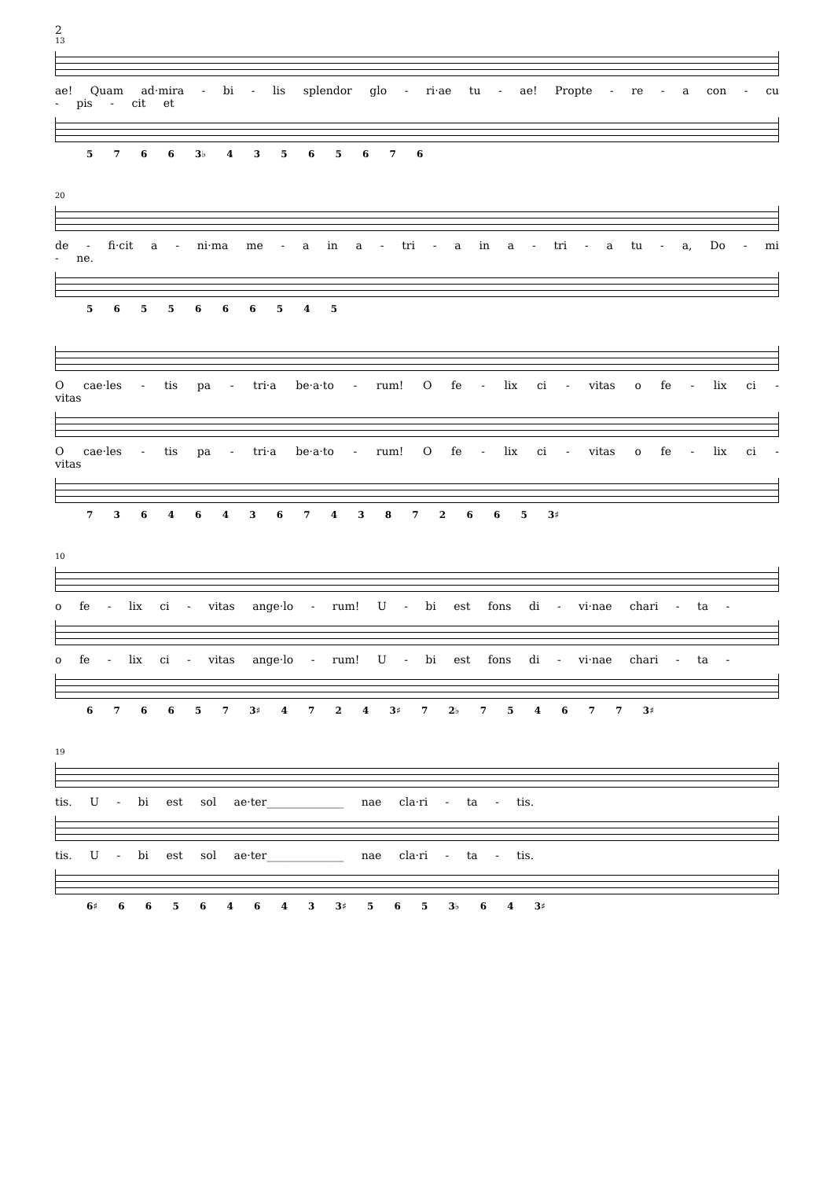2
13
ae! Quam ad·mira - bi - lis splendor glo - ri·ae tu - ae! Propte - re - a con - cu - pis - cit et
5 7 6 6 3♭ 4 3 5 6 5 6 7 6
20
de - fi·cit a - ni·ma me - a in a - tri - a in a - tri - a tu - a, Do - mi - ne.
5 6 5 5 6 6 6 5 4 5
O cae·les - tis pa - tri·a be·a·to - rum! O fe - lix ci - vitas o fe - lix ci - vitas
O cae·les - tis pa - tri·a be·a·to - rum! O fe - lix ci - vitas o fe - lix ci - vitas
7 3 6 4 6 4 3 6 7 4 3 8 7 2 6 6 5 3♯
10
o fe - lix ci - vitas ange·lo - rum! U - bi est fons di - vi·nae chari - ta -
o fe - lix ci - vitas ange·lo - rum! U - bi est fons di - vi·nae chari - ta -
6 7 6 6 5 7 3♯ 4 7 2 4 3♯ 7 2♭ 7 5 4 6 7 7 3♯
19
tis. U - bi est sol ae·ter______________ nae cla·ri - ta - tis.
tis. U - bi est sol ae·ter______________ nae cla·ri - ta - tis.
6♯ 6 6 5 6 4 6 4 3 3♯ 5 6 5 3♭ 6 4 3♯